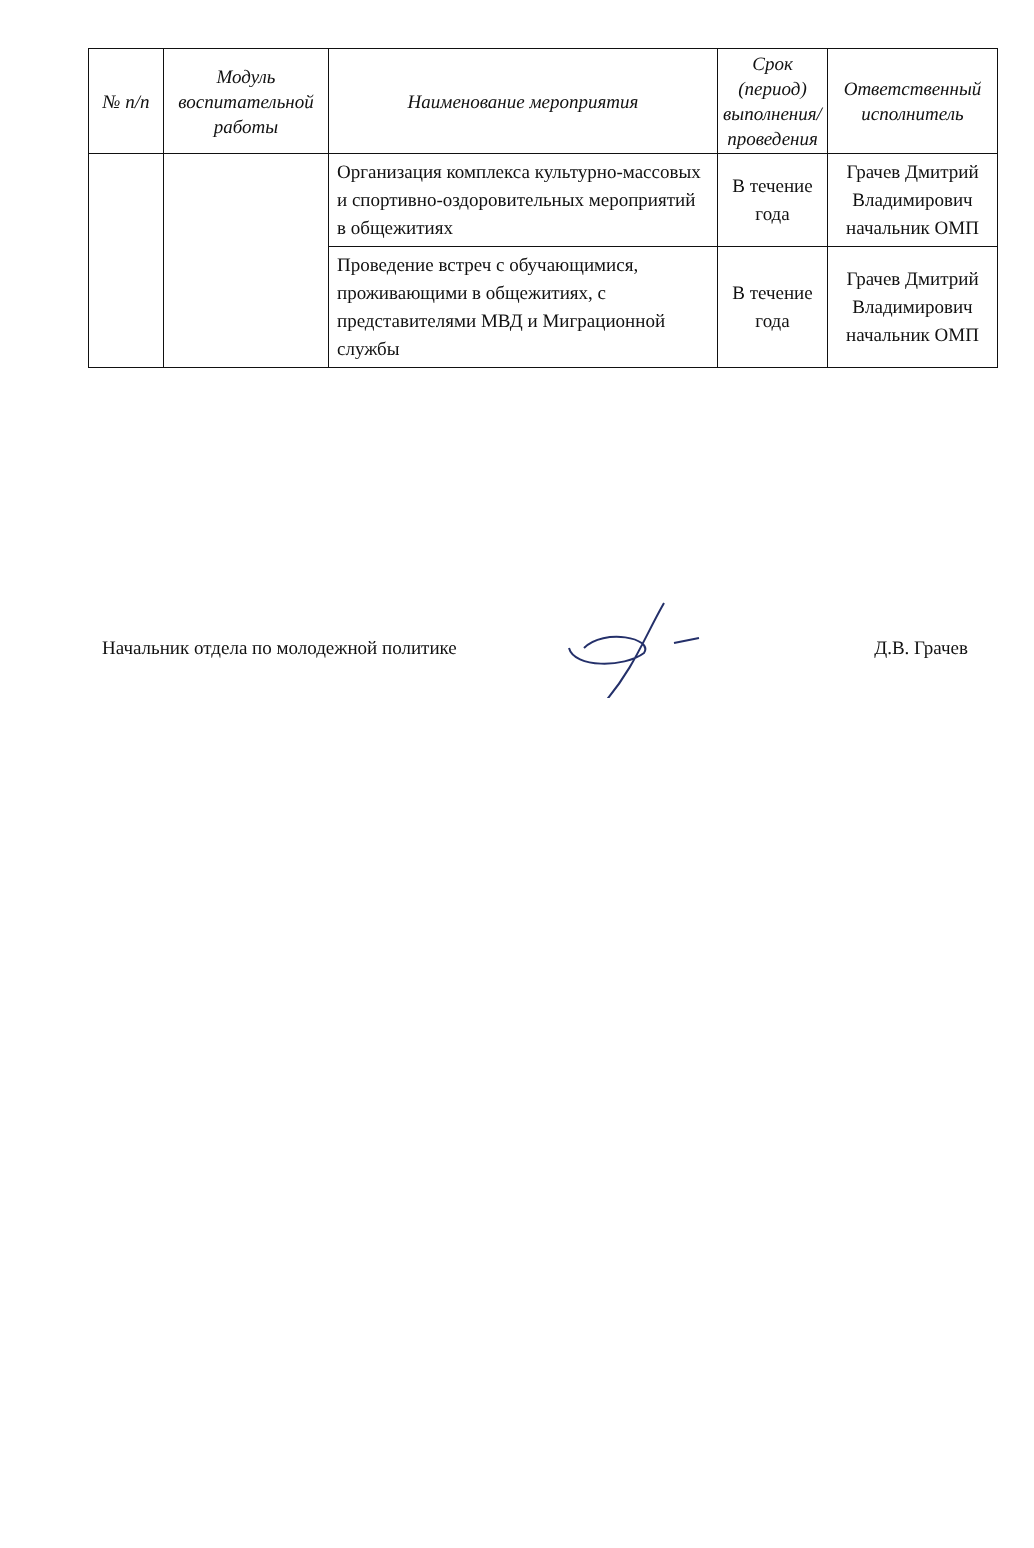| № п/п | Модуль воспитательной работы | Наименование мероприятия | Срок (период) выполнения/проведения | Ответственный исполнитель |
| --- | --- | --- | --- | --- |
| | | Организация комплекса культурно-массовых и спортивно-оздоровительных мероприятий в общежитиях | В течение года | Грачев Дмитрий Владимирович начальник ОМП |
| | | Проведение встреч с обучающимися, проживающими в общежитиях, с представителями МВД и Миграционной службы | В течение года | Грачев Дмитрий Владимирович начальник ОМП |
Начальник отдела по молодежной политике Д.В. Грачев